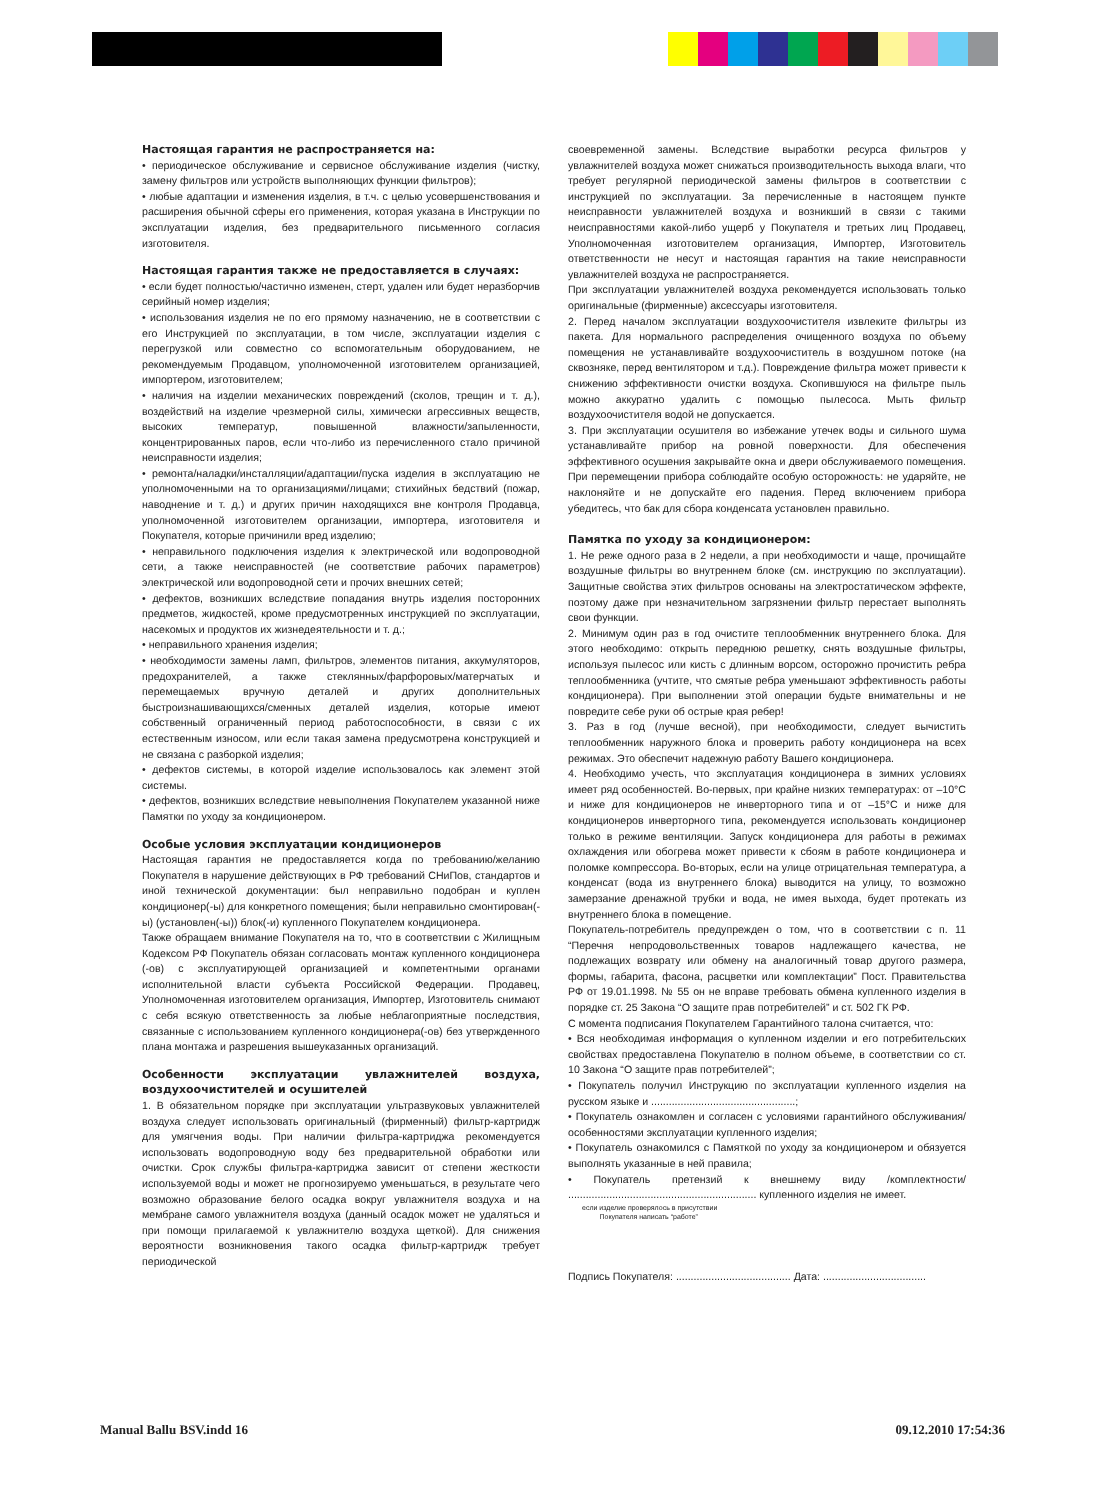Настоящая гарантия не распространяется на:
• периодическое обслуживание и сервисное обслуживание изделия (чистку, замену фильтров или устройств выполняющих функции фильтров);
• любые адаптации и изменения изделия, в т.ч. с целью усовершенствования и расширения обычной сферы его применения, которая указана в Инструкции по эксплуатации изделия, без предварительного письменного согласия изготовителя.
Настоящая гарантия также не предоставляется в случаях:
• если будет полностью/частично изменен, стерт, удален или будет неразборчив серийный номер изделия;
• использования изделия не по его прямому назначению, не в соответствии с его Инструкцией по эксплуатации, в том числе, эксплуатации изделия с перегрузкой или совместно со вспомогательным оборудованием, не рекомендуемым Продавцом, уполномоченной изготовителем организацией, импортером, изготовителем;
• наличия на изделии механических повреждений (сколов, трещин и т. д.), воздействий на изделие чрезмерной силы, химически агрессивных веществ, высоких температур, повышенной влажности/запыленности, концентрированных паров, если что-либо из перечисленного стало причиной неисправности изделия;
• ремонта/наладки/инсталляции/адаптации/пуска изделия в эксплуатацию не уполномоченными на то организациями/лицами; стихийных бедствий (пожар, наводнение и т. д.) и других причин находящихся вне контроля Продавца, уполномоченной изготовителем организации, импортера, изготовителя и Покупателя, которые причинили вред изделию;
• неправильного подключения изделия к электрической или водопроводной сети, а также неисправностей (не соответствие рабочих параметров) электрической или водопроводной сети и прочих внешних сетей;
• дефектов, возникших вследствие попадания внутрь изделия посторонних предметов, жидкостей, кроме предусмотренных инструкцией по эксплуатации, насекомых и продуктов их жизнедеятельности и т. д.;
• неправильного хранения изделия;
• необходимости замены ламп, фильтров, элементов питания, аккумуляторов, предохранителей, а также стеклянных/фарфоровых/матерчатых и перемещаемых вручную деталей и других дополнительных быстроизнашивающихся/сменных деталей изделия, которые имеют собственный ограниченный период работоспособности, в связи с их естественным износом, или если такая замена предусмотрена конструкцией и не связана с разборкой изделия;
• дефектов системы, в которой изделие использовалось как элемент этой системы.
• дефектов, возникших вследствие невыполнения Покупателем указанной ниже Памятки по уходу за кондиционером.
Особые условия эксплуатации кондиционеров
Настоящая гарантия не предоставляется когда по требованию/желанию Покупателя в нарушение действующих в РФ требований СНиПов, стандартов и иной технической документации: был неправильно подобран и куплен кондиционер(-ы) для конкретного помещения; были неправильно смонтирован(-ы) (установлен(-ы)) блок(-и) купленного Покупателем кондиционера.
Также обращаем внимание Покупателя на то, что в соответствии с Жилищным Кодексом РФ Покупатель обязан согласовать монтаж купленного кондиционера (-ов) с эксплуатирующей организацией и компетентными органами исполнительной власти субъекта Российской Федерации. Продавец, Уполномоченная изготовителем организация, Импортер, Изготовитель снимают с себя всякую ответственность за любые неблагоприятные последствия, связанные с использованием купленного кондиционера(-ов) без утвержденного плана монтажа и разрешения вышеуказанных организаций.
Особенности эксплуатации увлажнителей воздуха, воздухоочистителей и осушителей
1. В обязательном порядке при эксплуатации ультразвуковых увлажнителей воздуха следует использовать оригинальный (фирменный) фильтр-картридж для умягчения воды. При наличии фильтра-картриджа рекомендуется использовать водопроводную воду без предварительной обработки или очистки. Срок службы фильтра-картриджа зависит от степени жесткости используемой воды и может не прогнозируемо уменьшаться, в результате чего возможно образование белого осадка вокруг увлажнителя воздуха и на мембране самого увлажнителя воздуха (данный осадок может не удаляться и при помощи прилагаемой к увлажнителю воздуха щеткой). Для снижения вероятности возникновения такого осадка фильтр-картридж требует периодической
своевременной замены. Вследствие выработки ресурса фильтров у увлажнителей воздуха может снижаться производительность выхода влаги, что требует регулярной периодической замены фильтров в соответствии с инструкцией по эксплуатации. За перечисленные в настоящем пункте неисправности увлажнителей воздуха и возникший в связи с такими неисправностями какой-либо ущерб у Покупателя и третьих лиц Продавец, Уполномоченная изготовителем организация, Импортер, Изготовитель ответственности не несут и настоящая гарантия на такие неисправности увлажнителей воздуха не распространяется.
При эксплуатации увлажнителей воздуха рекомендуется использовать только оригинальные (фирменные) аксессуары изготовителя.
2. Перед началом эксплуатации воздухоочистителя извлеките фильтры из пакета. Для нормального распределения очищенного воздуха по объему помещения не устанавливайте воздухоочиститель в воздушном потоке (на сквозняке, перед вентилятором и т.д.). Повреждение фильтра может привести к снижению эффективности очистки воздуха. Скопившуюся на фильтре пыль можно аккуратно удалить с помощью пылесоса. Мыть фильтр воздухоочистителя водой не допускается.
3. При эксплуатации осушителя во избежание утечек воды и сильного шума устанавливайте прибор на ровной поверхности. Для обеспечения эффективного осушения закрывайте окна и двери обслуживаемого помещения. При перемещении прибора соблюдайте особую осторожность: не ударяйте, не наклоняйте и не допускайте его падения. Перед включением прибора убедитесь, что бак для сбора конденсата установлен правильно.
Памятка по уходу за кондиционером:
1. Не реже одного раза в 2 недели, а при необходимости и чаще, прочищайте воздушные фильтры во внутреннем блоке (см. инструкцию по эксплуатации). Защитные свойства этих фильтров основаны на электростатическом эффекте, поэтому даже при незначительном загрязнении фильтр перестает выполнять свои функции.
2. Минимум один раз в год очистите теплообменник внутреннего блока. Для этого необходимо: открыть переднюю решетку, снять воздушные фильтры, используя пылесос или кисть с длинным ворсом, осторожно прочистить ребра теплообменника (учтите, что смятые ребра уменьшают эффективность работы кондиционера). При выполнении этой операции будьте внимательны и не повредите себе руки об острые края ребер!
3. Раз в год (лучше весной), при необходимости, следует вычистить теплообменник наружного блока и проверить работу кондиционера на всех режимах. Это обеспечит надежную работу Вашего кондиционера.
4. Необходимо учесть, что эксплуатация кондиционера в зимних условиях имеет ряд особенностей. Во-первых, при крайне низких температурах: от –10°С и ниже для кондиционеров не инверторного типа и от –15°С и ниже для кондиционеров инверторного типа, рекомендуется использовать кондиционер только в режиме вентиляции. Запуск кондиционера для работы в режимах охлаждения или обогрева может привести к сбоям в работе кондиционера и поломке компрессора. Во-вторых, если на улице отрицательная температура, а конденсат (вода из внутреннего блока) выводится на улицу, то возможно замерзание дренажной трубки и вода, не имея выхода, будет протекать из внутреннего блока в помещение.
Покупатель-потребитель предупрежден о том, что в соответствии с п. 11 “Перечня непродовольственных товаров надлежащего качества, не подлежащих возврату или обмену на аналогичный товар другого размера, формы, габарита, фасона, расцветки или комплектации” Пост. Правительства РФ от 19.01.1998. № 55 он не вправе требовать обмена купленного изделия в порядке ст. 25 Закона “О защите прав потребителей” и ст. 502 ГК РФ.
С момента подписания Покупателем Гарантийного талона считается, что:
• Вся необходимая информация о купленном изделии и его потребительских свойствах предоставлена Покупателю в полном объеме, в соответствии со ст. 10 Закона “О защите прав потребителей”;
• Покупатель получил Инструкцию по эксплуатации купленного изделия на русском языке и .................................................;
• Покупатель ознакомлен и согласен с условиями гарантийного обслуживания/ особенностями эксплуатации купленного изделия;
• Покупатель ознакомился с Памяткой по уходу за кондиционером и обязуется выполнять указанные в ней правила;
• Покупатель претензий к внешнему виду /комплектности/ ................................................................ купленного изделия не имеет.
если изделие проверялось в присутствии
Покупателя написать “работе”
Подпись Покупателя: ....................................... Дата: ...................................
Manual Ballu BSV.indd 16 09.12.2010 17:54:36